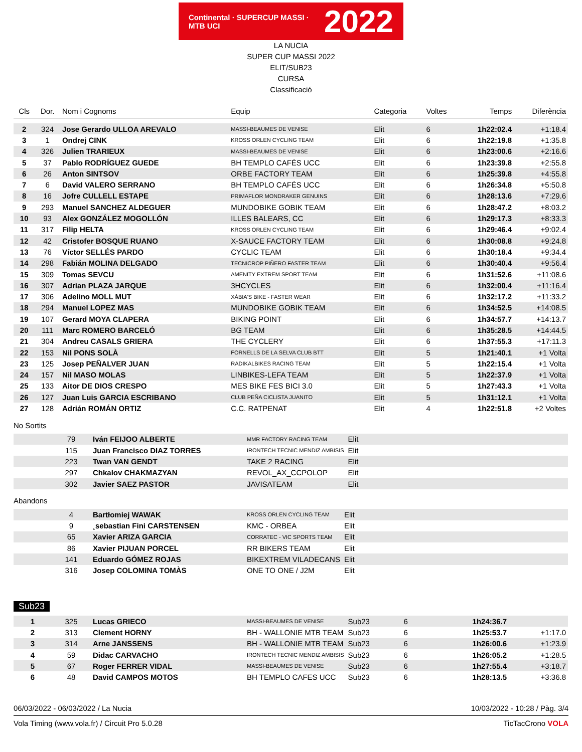Continental · SUPERCUP MASSI · MTB UCI
2022
LA NUCIA
SUPER CUP MASSI 2022
ELIT/SUB23
CURSA
Classificació
| Cls | Dor. | Nom i Cognoms | Equip | Categoria | Voltes | Temps | Diferència |
| --- | --- | --- | --- | --- | --- | --- | --- |
| 2 | 324 | Jose Gerardo ULLOA AREVALO | MASSI-BEAUMES DE VENISE | Elit | 6 | 1h22:02.4 | +1:18.4 |
| 3 | 1 | Ondrej CINK | KROSS ORLEN CYCLING TEAM | Elit | 6 | 1h22:19.8 | +1:35.8 |
| 4 | 326 | Julien TRARIEUX | MASSI-BEAUMES DE VENISE | Elit | 6 | 1h23:00.6 | +2:16.6 |
| 5 | 37 | Pablo RODRÍGUEZ GUEDE | BH TEMPLO CAFÉS UCC | Elit | 6 | 1h23:39.8 | +2:55.8 |
| 6 | 26 | Anton SINTSOV | ORBE FACTORY TEAM | Elit | 6 | 1h25:39.8 | +4:55.8 |
| 7 | 6 | David VALERO SERRANO | BH TEMPLO CAFÉS UCC | Elit | 6 | 1h26:34.8 | +5:50.8 |
| 8 | 16 | Jofre CULLELL ESTAPE | PRIMAFLOR MONDRAKER GENUINS | Elit | 6 | 1h28:13.6 | +7:29.6 |
| 9 | 293 | Manuel SANCHEZ ALDEGUER | MUNDOBIKE GOBIK TEAM | Elit | 6 | 1h28:47.2 | +8:03.2 |
| 10 | 93 | Alex GONZÁLEZ MOGOLLÓN | ILLES BALEARS, CC | Elit | 6 | 1h29:17.3 | +8:33.3 |
| 11 | 317 | Filip HELTA | KROSS ORLEN CYCLING TEAM | Elit | 6 | 1h29:46.4 | +9:02.4 |
| 12 | 42 | Cristofer BOSQUE RUANO | X-SAUCE FACTORY TEAM | Elit | 6 | 1h30:08.8 | +9:24.8 |
| 13 | 76 | Víctor SELLÉS PARDO | CYCLIC TEAM | Elit | 6 | 1h30:18.4 | +9:34.4 |
| 14 | 298 | Fabián MOLINA DELGADO | TECNICROP PIÑERO FASTER TEAM | Elit | 6 | 1h30:40.4 | +9:56.4 |
| 15 | 309 | Tomas SEVCU | AMENITY EXTREM SPORT TEAM | Elit | 6 | 1h31:52.6 | +11:08.6 |
| 16 | 307 | Adrian PLAZA JARQUE | 3HCYCLES | Elit | 6 | 1h32:00.4 | +11:16.4 |
| 17 | 306 | Adelino MOLL MUT | XÀBIA'S BIKE - FASTER WEAR | Elit | 6 | 1h32:17.2 | +11:33.2 |
| 18 | 294 | Manuel LOPEZ MAS | MUNDOBIKE GOBIK TEAM | Elit | 6 | 1h34:52.5 | +14:08.5 |
| 19 | 107 | Gerard MOYA CLAPERA | BIKING POINT | Elit | 6 | 1h34:57.7 | +14:13.7 |
| 20 | 111 | Marc ROMERO BARCELÓ | BG TEAM | Elit | 6 | 1h35:28.5 | +14:44.5 |
| 21 | 304 | Andreu CASALS GRIERA | THE CYCLERY | Elit | 6 | 1h37:55.3 | +17:11.3 |
| 22 | 153 | Nil PONS SOLÀ | FORNELLS DE LA SELVA CLUB BTT | Elit | 5 | 1h21:40.1 | +1 Volta |
| 23 | 125 | Josep PEÑALVER JUAN | RADIKALBIKES RACING TEAM | Elit | 5 | 1h22:15.4 | +1 Volta |
| 24 | 157 | Nil MASO MOLAS | LINBIKES-LEFA TEAM | Elit | 5 | 1h22:37.9 | +1 Volta |
| 25 | 133 | Aitor DE DIOS CRESPO | MES BIKE FES BICI 3.0 | Elit | 5 | 1h27:43.3 | +1 Volta |
| 26 | 127 | Juan Luis GARCIA ESCRIBANO | CLUB PEÑA CICLISTA JUANITO | Elit | 5 | 1h31:12.1 | +1 Volta |
| 27 | 128 | Adrián ROMÁN ORTIZ | C.C. RATPENAT | Elit | 4 | 1h22:51.8 | +2 Voltes |
No Sortits
| | 79 | Iván FEIJOO ALBERTE | MMR FACTORY RACING TEAM | Elit |
| | 115 | Juan Francisco DIAZ TORRES | IRONTECH TECNIC MENDIZ AMBISIS | Elit |
| | 223 | Twan VAN GENDT | TAKE 2 RACING | Elit |
| | 297 | Chkalov CHAKMAZYAN | REVOL_AX_CCPOLOP | Elit |
| | 302 | Javier SAEZ PASTOR | JAVISATEAM | Elit |
Abandons
| | 4 | Bartłomiej WAWAK | KROSS ORLEN CYCLING TEAM | Elit |
| | 9 | ¸sebastian Fini CARSTENSEN | KMC - ORBEA | Elit |
| | 65 | Xavier ARIZA GARCIA | CORRATEC - VIC SPORTS TEAM | Elit |
| | 86 | Xavier PIJUAN PORCEL | RR BIKERS TEAM | Elit |
| | 141 | Eduardo GÓMEZ ROJAS | BIKEXTREM VILADECANS | Elit |
| | 316 | Josep COLOMINA TOMÀS | ONE TO ONE / J2M | Elit |
Sub23
| 1 | 325 | Lucas GRIECO | MASSI-BEAUMES DE VENISE | Sub23 | 6 | 1h24:36.7 | |
| 2 | 313 | Clement HORNY | BH - WALLONIE MTB TEAM | Sub23 | 6 | 1h25:53.7 | +1:17.0 |
| 3 | 314 | Arne JANSSENS | BH - WALLONIE MTB TEAM | Sub23 | 6 | 1h26:00.6 | +1:23.9 |
| 4 | 59 | Didac CARVACHO | IRONTECH TECNIC MENDIZ AMBISIS | Sub23 | 6 | 1h26:05.2 | +1:28.5 |
| 5 | 67 | Roger FERRER VIDAL | MASSI-BEAUMES DE VENISE | Sub23 | 6 | 1h27:55.4 | +3:18.7 |
| 6 | 48 | David CAMPOS MOTOS | BH TEMPLO CAFES UCC | Sub23 | 6 | 1h28:13.5 | +3:36.8 |
06/03/2022 - 06/03/2022 / La Nucia 10/03/2022 - 10:28 / Pàg. 3/4
Vola Timing (www.vola.fr) / Circuit Pro 5.0.28 TicTacCrono VOLA